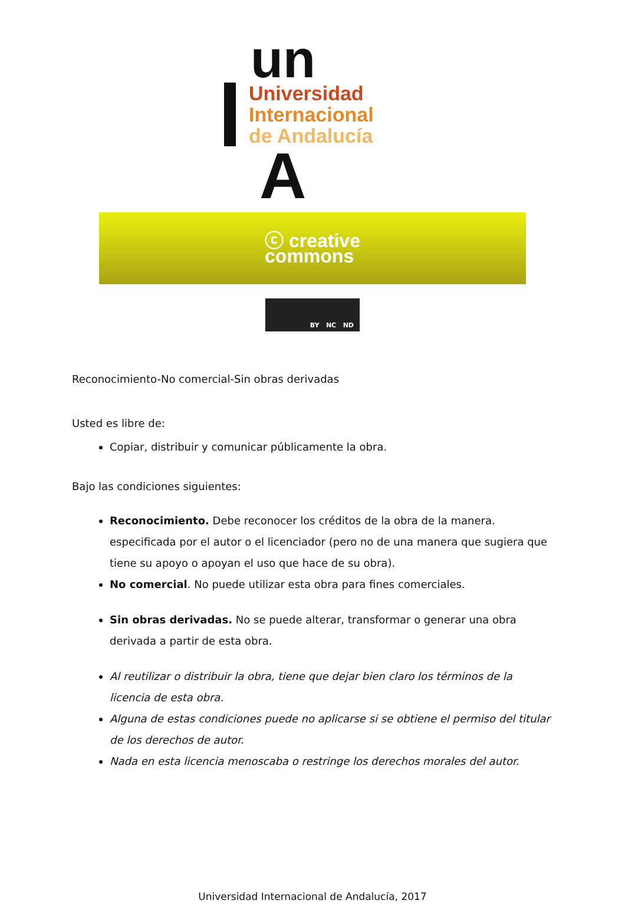un
Universidad
Internacional
de Andalucía
A
ⓒ creative
commons
BY NC ND
Reconocimiento-No comercial-Sin obras derivadas
Usted es libre de:
Copiar, distribuir y comunicar públicamente la obra.
Bajo las condiciones siguientes:
Reconocimiento. Debe reconocer los créditos de la obra de la manera. especificada por el autor o el licenciador (pero no de una manera que sugiera que tiene su apoyo o apoyan el uso que hace de su obra).
No comercial. No puede utilizar esta obra para fines comerciales.
Sin obras derivadas. No se puede alterar, transformar o generar una obra derivada a partir de esta obra.
Al reutilizar o distribuir la obra, tiene que dejar bien claro los términos de la licencia de esta obra.
Alguna de estas condiciones puede no aplicarse si se obtiene el permiso del titular de los derechos de autor.
Nada en esta licencia menoscaba o restringe los derechos morales del autor.
Universidad Internacional de Andalucía, 2017